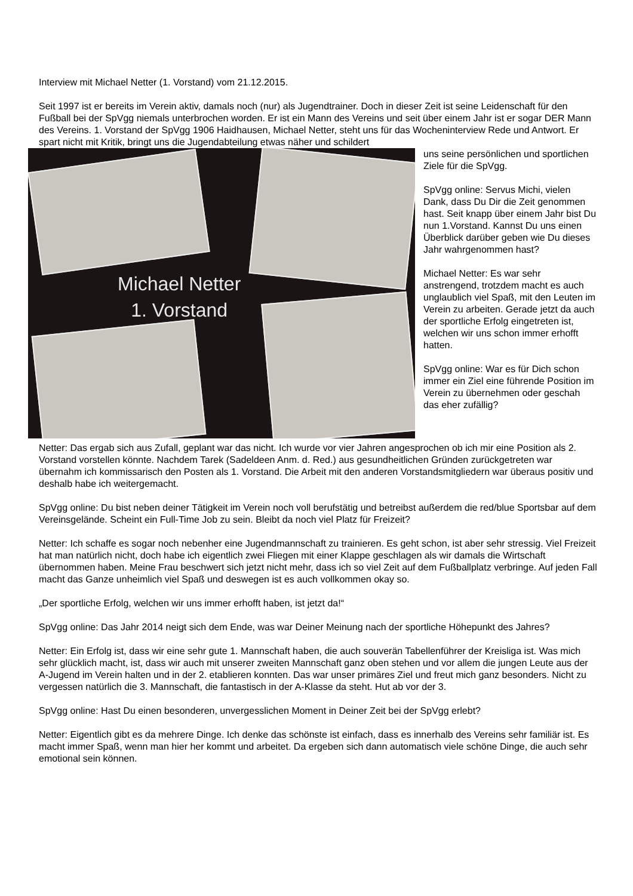Interview mit Michael Netter (1. Vorstand) vom 21.12.2015.
Seit 1997 ist er bereits im Verein aktiv, damals noch (nur) als Jugendtrainer. Doch in dieser Zeit ist seine Leidenschaft für den Fußball bei der SpVgg niemals unterbrochen worden. Er ist ein Mann des Vereins und seit über einem Jahr ist er sogar DER Mann des Vereins. 1. Vorstand der SpVgg 1906 Haidhausen, Michael Netter, steht uns für das Wocheninterview Rede und Antwort. Er spart nicht mit Kritik, bringt uns die Jugendabteilung etwas näher und schildert
Michael Netter
1. Vorstand
uns seine persönlichen und sportlichen Ziele für die SpVgg.
SpVgg online: Servus Michi, vielen Dank, dass Du Dir die Zeit genommen hast. Seit knapp über einem Jahr bist Du nun 1.Vorstand. Kannst Du uns einen Überblick darüber geben wie Du dieses Jahr wahrgenommen hast?
Michael Netter: Es war sehr anstrengend, trotzdem macht es auch unglaublich viel Spaß, mit den Leuten im Verein zu arbeiten. Gerade jetzt da auch der sportliche Erfolg eingetreten ist, welchen wir uns schon immer erhofft hatten.
SpVgg online: War es für Dich schon immer ein Ziel eine führende Position im Verein zu übernehmen oder geschah das eher zufällig?
Netter: Das ergab sich aus Zufall, geplant war das nicht. Ich wurde vor vier Jahren angesprochen ob ich mir eine Position als 2. Vorstand vorstellen könnte. Nachdem Tarek (Sadeldeen Anm. d. Red.) aus gesundheitlichen Gründen zurückgetreten war übernahm ich kommissarisch den Posten als 1. Vorstand. Die Arbeit mit den anderen Vorstandsmitgliedern war überaus positiv und deshalb habe ich weitergemacht.
SpVgg online: Du bist neben deiner Tätigkeit im Verein noch voll berufstätig und betreibst außerdem die red/blue Sportsbar auf dem Vereinsgelände. Scheint ein Full-Time Job zu sein. Bleibt da noch viel Platz für Freizeit?
Netter: Ich schaffe es sogar noch nebenher eine Jugendmannschaft zu trainieren. Es geht schon, ist aber sehr stressig. Viel Freizeit hat man natürlich nicht, doch habe ich eigentlich zwei Fliegen mit einer Klappe geschlagen als wir damals die Wirtschaft übernommen haben. Meine Frau beschwert sich jetzt nicht mehr, dass ich so viel Zeit auf dem Fußballplatz verbringe. Auf jeden Fall macht das Ganze unheimlich viel Spaß und deswegen ist es auch vollkommen okay so.
„Der sportliche Erfolg, welchen wir uns immer erhofft haben, ist jetzt da!“
SpVgg online: Das Jahr 2014 neigt sich dem Ende, was war Deiner Meinung nach der sportliche Höhepunkt des Jahres?
Netter: Ein Erfolg ist, dass wir eine sehr gute 1. Mannschaft haben, die auch souverän Tabellenführer der Kreisliga ist. Was mich sehr glücklich macht, ist, dass wir auch mit unserer zweiten Mannschaft ganz oben stehen und vor allem die jungen Leute aus der A-Jugend im Verein halten und in der 2. etablieren konnten. Das war unser primäres Ziel und freut mich ganz besonders. Nicht zu vergessen natürlich die 3. Mannschaft, die fantastisch in der A-Klasse da steht. Hut ab vor der 3.
SpVgg online: Hast Du einen besonderen, unvergesslichen Moment in Deiner Zeit bei der SpVgg erlebt?
Netter: Eigentlich gibt es da mehrere Dinge. Ich denke das schönste ist einfach, dass es innerhalb des Vereins sehr familiär ist. Es macht immer Spaß, wenn man hier her kommt und arbeitet. Da ergeben sich dann automatisch viele schöne Dinge, die auch sehr emotional sein können.